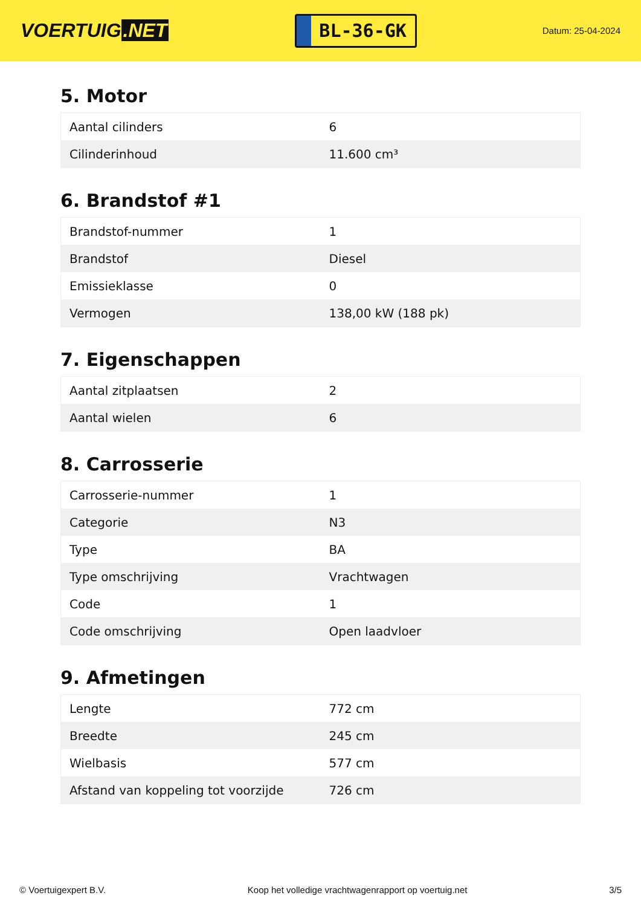VOERTUIG.NET
BL-36-GK
Datum: 25-04-2024
5. Motor
| Aantal cilinders | 6 |
| Cilinderinhoud | 11.600 cm³ |
6. Brandstof #1
| Brandstof-nummer | 1 |
| Brandstof | Diesel |
| Emissieklasse | 0 |
| Vermogen | 138,00 kW (188 pk) |
7. Eigenschappen
| Aantal zitplaatsen | 2 |
| Aantal wielen | 6 |
8. Carrosserie
| Carrosserie-nummer | 1 |
| Categorie | N3 |
| Type | BA |
| Type omschrijving | Vrachtwagen |
| Code | 1 |
| Code omschrijving | Open laadvloer |
9. Afmetingen
| Lengte | 772 cm |
| Breedte | 245 cm |
| Wielbasis | 577 cm |
| Afstand van koppeling tot voorzijde | 726 cm |
© Voertuigexpert B.V. Koop het volledige vrachtwagenrapport op voertuig.net 3/5